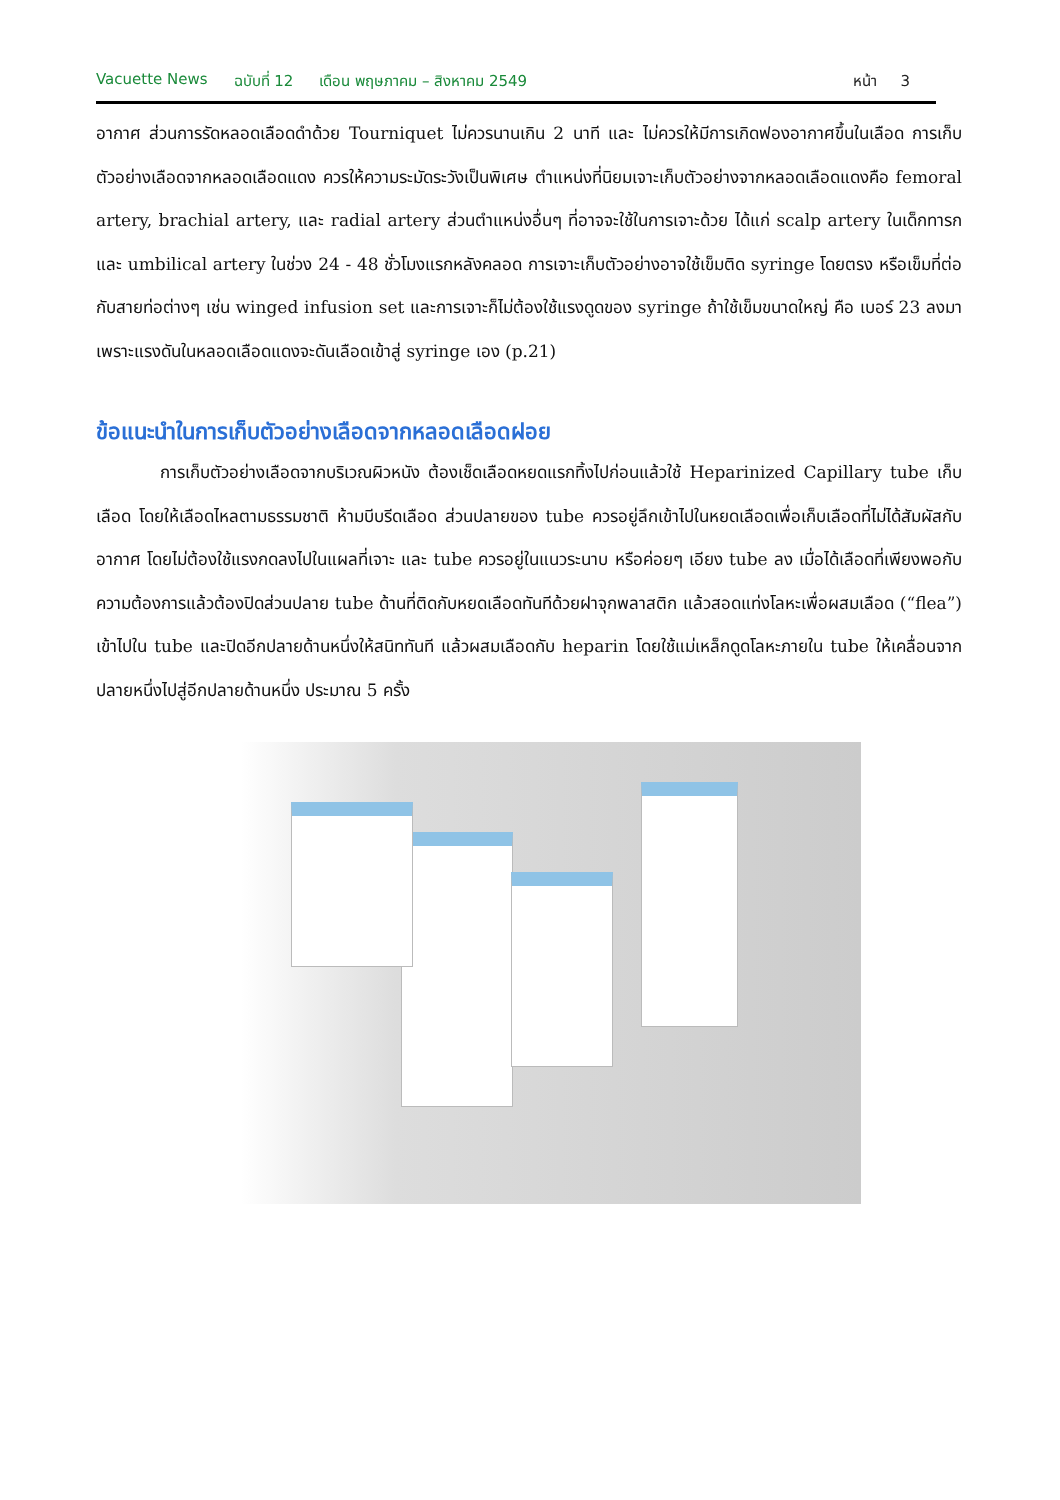Vacuette News ฉบับที่ 12 เดือน พฤษภาคม – สิงหาคม 2549 หน้า 3
อากาศ ส่วนการรัดหลอดเลือดดำด้วย Tourniquet ไม่ควรนานเกิน 2 นาที และ ไม่ควรให้มีการเกิดฟองอากาศขึ้นในเลือด การเก็บตัวอย่างเลือดจากหลอดเลือดแดง ควรให้ความระมัดระวังเป็นพิเศษ ตำแหน่งที่นิยมเจาะเก็บตัวอย่างจากหลอดเลือดแดงคือ femoral artery, brachial artery, และ radial artery ส่วนตำแหน่งอื่นๆ ที่อาจจะใช้ในการเจาะด้วย ได้แก่ scalp artery ในเด็กทารก และ umbilical artery ในช่วง 24 - 48 ชั่วโมงแรกหลังคลอด การเจาะเก็บตัวอย่างอาจใช้เข็มติด syringe โดยตรง หรือเข็มที่ต่อกับสายท่อต่างๆ เช่น winged infusion set และการเจาะก็ไม่ต้องใช้แรงดูดของ syringe ถ้าใช้เข็มขนาดใหญ่ คือ เบอร์ 23 ลงมา เพราะแรงดันในหลอดเลือดแดงจะดันเลือดเข้าสู่ syringe เอง (p.21)
ข้อแนะนำในการเก็บตัวอย่างเลือดจากหลอดเลือดฝอย
การเก็บตัวอย่างเลือดจากบริเวณผิวหนัง ต้องเช็ดเลือดหยดแรกทิ้งไปก่อนแล้วใช้ Heparinized Capillary tube เก็บเลือด โดยให้เลือดไหลตามธรรมชาติ ห้ามบีบรีดเลือด ส่วนปลายของ tube ควรอยู่ลึกเข้าไปในหยดเลือดเพื่อเก็บเลือดที่ไม่ได้สัมผัสกับอากาศ โดยไม่ต้องใช้แรงกดลงไปในแผลที่เจาะ และ tube ควรอยู่ในแนวระนาบ หรือค่อยๆ เอียง tube ลง เมื่อได้เลือดที่เพียงพอกับความต้องการแล้วต้องปิดส่วนปลาย tube ด้านที่ติดกับหยดเลือดทันทีด้วยฝาจุกพลาสติก แล้วสอดแท่งโลหะเพื่อผสมเลือด (“flea”) เข้าไปใน tube และปิดอีกปลายด้านหนึ่งให้สนิททันที แล้วผสมเลือดกับ heparin โดยใช้แม่เหล็กดูดโลหะภายใน tube ให้เคลื่อนจากปลายหนึ่งไปสู่อีกปลายด้านหนึ่ง ประมาณ 5 ครั้ง